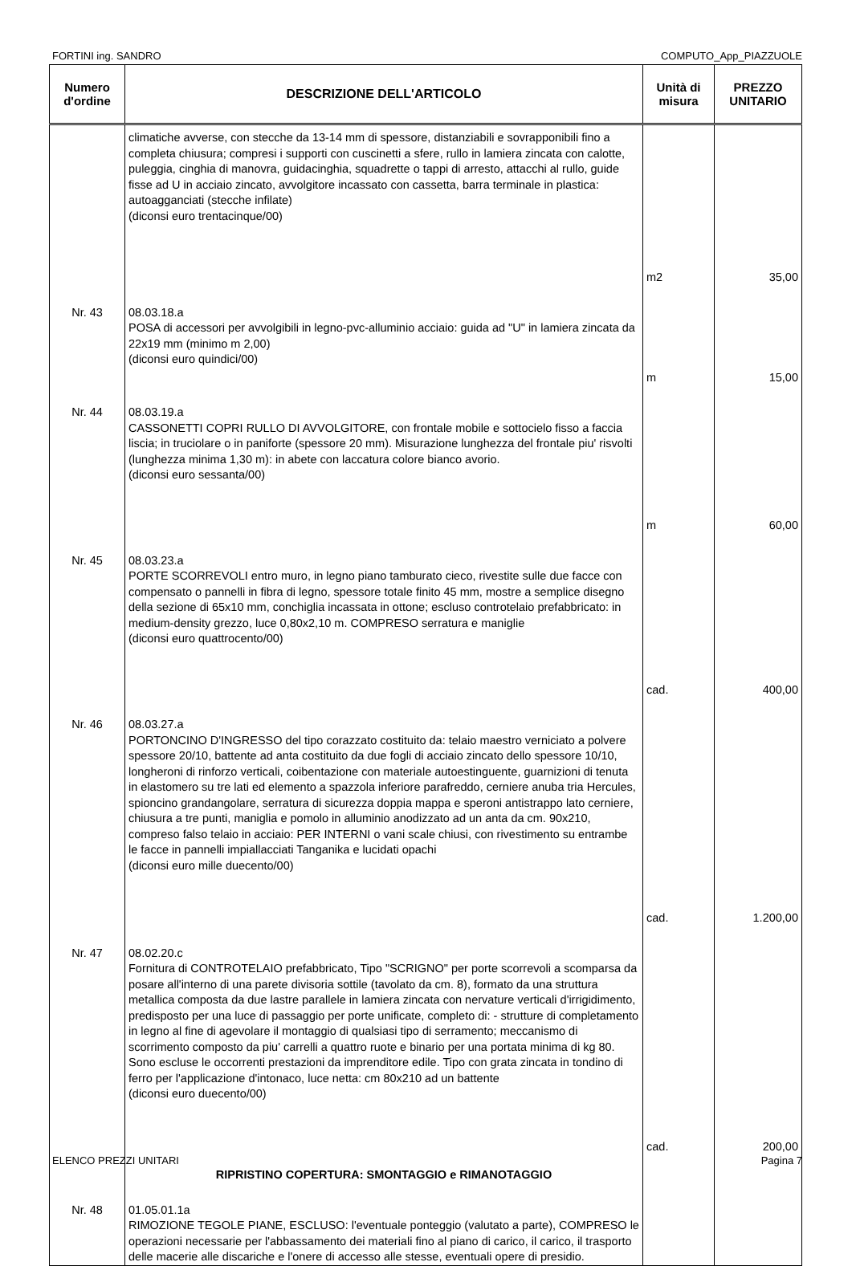FORTINI ing. SANDRO COMPUTO_App_PIAZZUOLE
| Numero d'ordine | DESCRIZIONE DELL'ARTICOLO | Unità di misura | PREZZO UNITARIO |
| --- | --- | --- | --- |
| | climatiche avverse, con stecche da 13-14 mm di spessore, distanziabili e sovrapponibili fino a completa chiusura; compresi i supporti con cuscinetti a sfere, rullo in lamiera zincata con calotte, puleggia, cinghia di manovra, guidacinghia, squadrette o tappi di arresto, attacchi al rullo, guide fisse ad U in acciaio zincato, avvolgitore incassato con cassetta, barra terminale in plastica: autoagganciati (stecche infilate) (diconsi euro trentacinque/00) | m2 | 35,00 |
| Nr. 43 | 08.03.18.a POSA di accessori per avvolgibili in legno-pvc-alluminio acciaio: guida ad "U" in lamiera zincata da 22x19 mm (minimo m 2,00) (diconsi euro quindici/00) | m | 15,00 |
| Nr. 44 | 08.03.19.a CASSONETTI COPRI RULLO DI AVVOLGITORE, con frontale mobile e sottocielo fisso a faccia liscia; in truciolare o in paniforte (spessore 20 mm). Misurazione lunghezza del frontale piu' risvolti (lunghezza minima 1,30 m): in abete con laccatura colore bianco avorio. (diconsi euro sessanta/00) | m | 60,00 |
| Nr. 45 | 08.03.23.a PORTE SCORREVOLI entro muro, in legno piano tamburato cieco, rivestite sulle due facce con compensato o pannelli in fibra di legno, spessore totale finito 45 mm, mostre a semplice disegno della sezione di 65x10 mm, conchiglia incassata in ottone; escluso controtelaio prefabbricato: in medium-density grezzo, luce 0,80x2,10 m. COMPRESO serratura e maniglie (diconsi euro quattrocento/00) | cad. | 400,00 |
| Nr. 46 | 08.03.27.a PORTONCINO D'INGRESSO del tipo corazzato costituito da: telaio maestro verniciato a polvere spessore 20/10, battente ad anta costituito da due fogli di acciaio zincato dello spessore 10/10, longheroni di rinforzo verticali, coibentazione con materiale autoestinguente, guarnizioni di tenuta in elastomero su tre lati ed elemento a spazzola inferiore parafreddo, cerniere anuba tria Hercules, spioncino grandangolare, serratura di sicurezza doppia mappa e speroni antistrappo lato cerniere, chiusura a tre punti, maniglia e pomolo in alluminio anodizzato ad un anta da cm. 90x210, compreso falso telaio in acciaio: PER INTERNI o vani scale chiusi, con rivestimento su entrambe le facce in pannelli impiallacciati Tanganika e lucidati opachi (diconsi euro mille duecento/00) | cad. | 1.200,00 |
| Nr. 47 | 08.02.20.c Fornitura di CONTROTELAIO prefabbricato, Tipo "SCRIGNO" per porte scorrevoli a scomparsa da posare all'interno di una parete divisoria sottile (tavolato da cm. 8), formato da una struttura metallica composta da due lastre parallele in lamiera zincata con nervature verticali d'irrigidimento, predisposto per una luce di passaggio per porte unificate, completo di: - strutture di completamento in legno al fine di agevolare il montaggio di qualsiasi tipo di serramento; meccanismo di scorrimento composto da piu' carrelli a quattro ruote e binario per una portata minima di kg 80. Sono escluse le occorrenti prestazioni da imprenditore edile. Tipo con grata zincata in tondino di ferro per l'applicazione d'intonaco, luce netta: cm 80x210 ad un battente (diconsi euro duecento/00) | cad. | 200,00 |
| | RIPRISTINO COPERTURA: SMONTAGGIO e RIMANOTAGGIO | | |
| Nr. 48 | 01.05.01.1a RIMOZIONE TEGOLE PIANE, ESCLUSO: l'eventuale ponteggio (valutato a parte), COMPRESO le operazioni necessarie per l'abbassamento dei materiali fino al piano di carico, il carico, il trasporto delle macerie alle discariche e l'onere di accesso alle stesse, eventuali opere di presidio. | | |
ELENCO PREZZI UNITARI Pagina 7